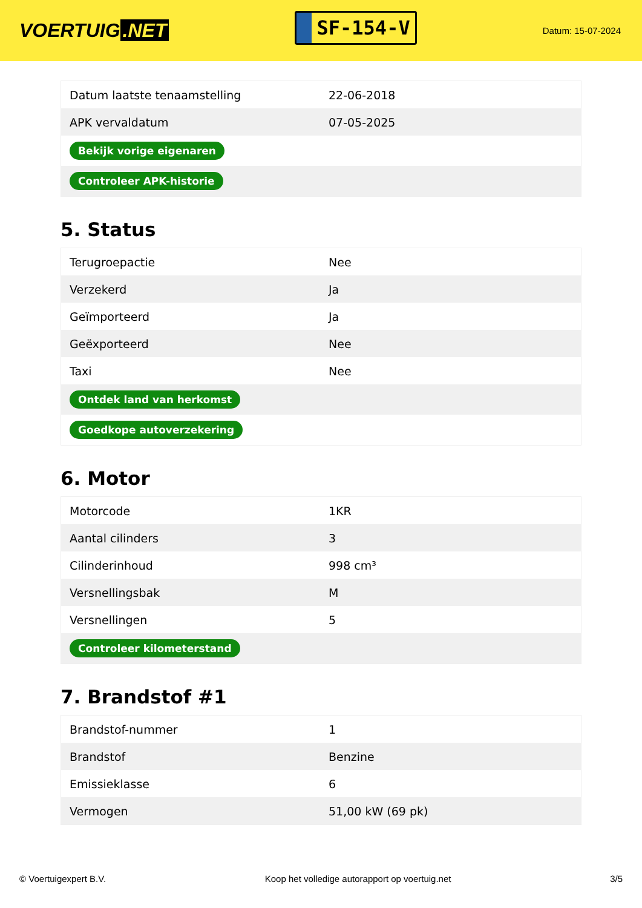VOERTUIG.NET
SF-154-V
Datum: 15-07-2024
| Datum laatste tenaamstelling | 22-06-2018 |
| APK vervaldatum | 07-05-2025 |
| Bekijk vorige eigenaren | |
| Controleer APK-historie | |
5. Status
| Terugroepactie | Nee |
| Verzekerd | Ja |
| Geïmporteerd | Ja |
| Geëxporteerd | Nee |
| Taxi | Nee |
| Ontdek land van herkomst | |
| Goedkope autoverzekering | |
6. Motor
| Motorcode | 1KR |
| Aantal cilinders | 3 |
| Cilinderinhoud | 998 cm³ |
| Versnellingsbak | M |
| Versnellingen | 5 |
| Controleer kilometerstand | |
7. Brandstof #1
| Brandstof-nummer | 1 |
| Brandstof | Benzine |
| Emissieklasse | 6 |
| Vermogen | 51,00 kW (69 pk) |
© Voertuigexpert B.V. Koop het volledige autorapport op voertuig.net 3/5